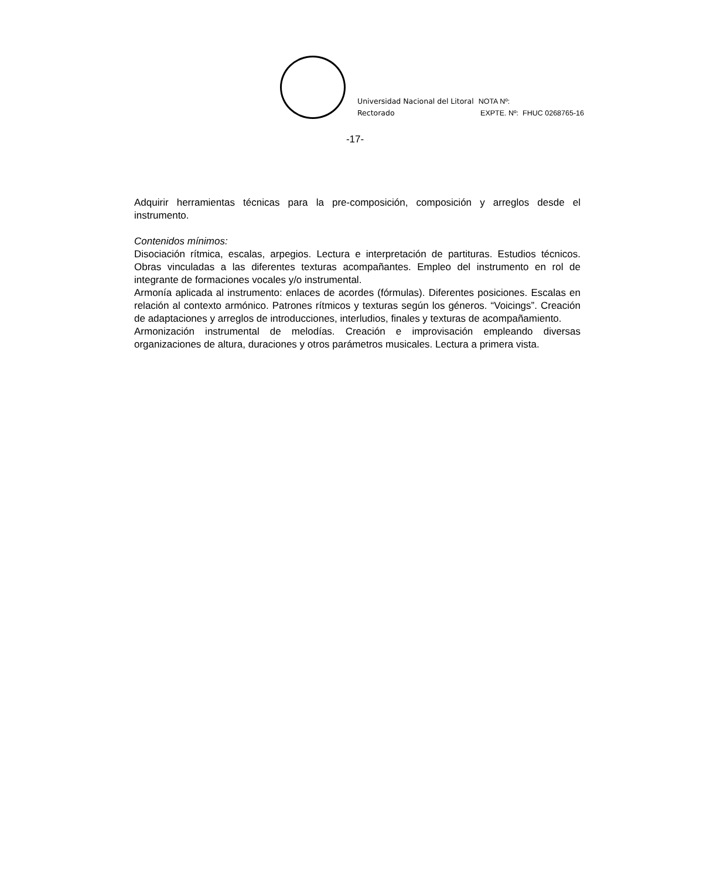Universidad Nacional del Litoral
Rectorado
NOTA Nº:
EXPTE. Nº: FHUC 0268765-16
-17-
Adquirir herramientas técnicas para la pre-composición, composición y arreglos desde el instrumento.
Contenidos mínimos:
Disociación rítmica, escalas, arpegios. Lectura e interpretación de partituras. Estudios técnicos. Obras vinculadas a las diferentes texturas acompañantes. Empleo del instrumento en rol de integrante de formaciones vocales y/o instrumental.
Armonía aplicada al instrumento: enlaces de acordes (fórmulas). Diferentes posiciones. Escalas en relación al contexto armónico. Patrones rítmicos y texturas según los géneros. “Voicings”. Creación de adaptaciones y arreglos de introducciones, interludios, finales y texturas de acompañamiento.
Armonización instrumental de melodías. Creación e improvisación empleando diversas organizaciones de altura, duraciones y otros parámetros musicales. Lectura a primera vista.